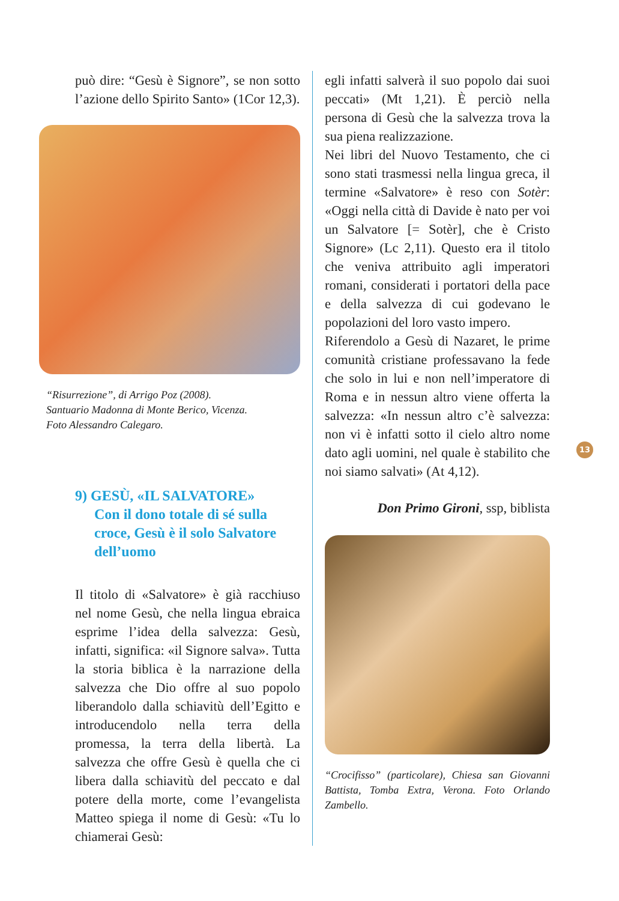può dire: “Gesù è Signore”, se non sotto l’azione dello Spirito Santo» (1Cor 12,3).
“Risurrezione”, di Arrigo Poz (2008).
Santuario Madonna di Monte Berico, Vicenza.
Foto Alessandro Calegaro.
9) GESÙ, «IL SALVATORE»
Con il dono totale di sé sulla croce, Gesù è il solo Salvatore dell’uomo
Il titolo di «Salvatore» è già racchiuso nel nome Gesù, che nella lingua ebraica esprime l’idea della salvezza: Gesù, infatti, significa: «il Signore salva». Tutta la storia biblica è la narrazione della salvezza che Dio offre al suo popolo liberandolo dalla schiavitù dell’Egitto e introducendolo nella terra della promessa, la terra della libertà. La salvezza che offre Gesù è quella che ci libera dalla schiavitù del peccato e dal potere della morte, come l’evangelista Matteo spiega il nome di Gesù: «Tu lo chiamerai Gesù:
egli infatti salverà il suo popolo dai suoi peccati» (Mt 1,21). È perciò nella persona di Gesù che la salvezza trova la sua piena realizzazione.
Nei libri del Nuovo Testamento, che ci sono stati trasmessi nella lingua greca, il termine «Salvatore» è reso con Sotèr: «Oggi nella città di Davide è nato per voi un Salvatore [= Sotèr], che è Cristo Signore» (Lc 2,11). Questo era il titolo che veniva attribuito agli imperatori romani, considerati i portatori della pace e della salvezza di cui godevano le popolazioni del loro vasto impero.
Riferendolo a Gesù di Nazaret, le prime comunità cristiane professavano la fede che solo in lui e non nell’imperatore di Roma e in nessun altro viene offerta la salvezza: «In nessun altro c’è salvezza: non vi è infatti sotto il cielo altro nome dato agli uomini, nel quale è stabilito che noi siamo salvati» (At 4,12).
Don Primo Gironi, ssp, biblista
“Crocifisso” (particolare), Chiesa san Giovanni Battista, Tomba Extra, Verona. Foto Orlando Zambello.
13